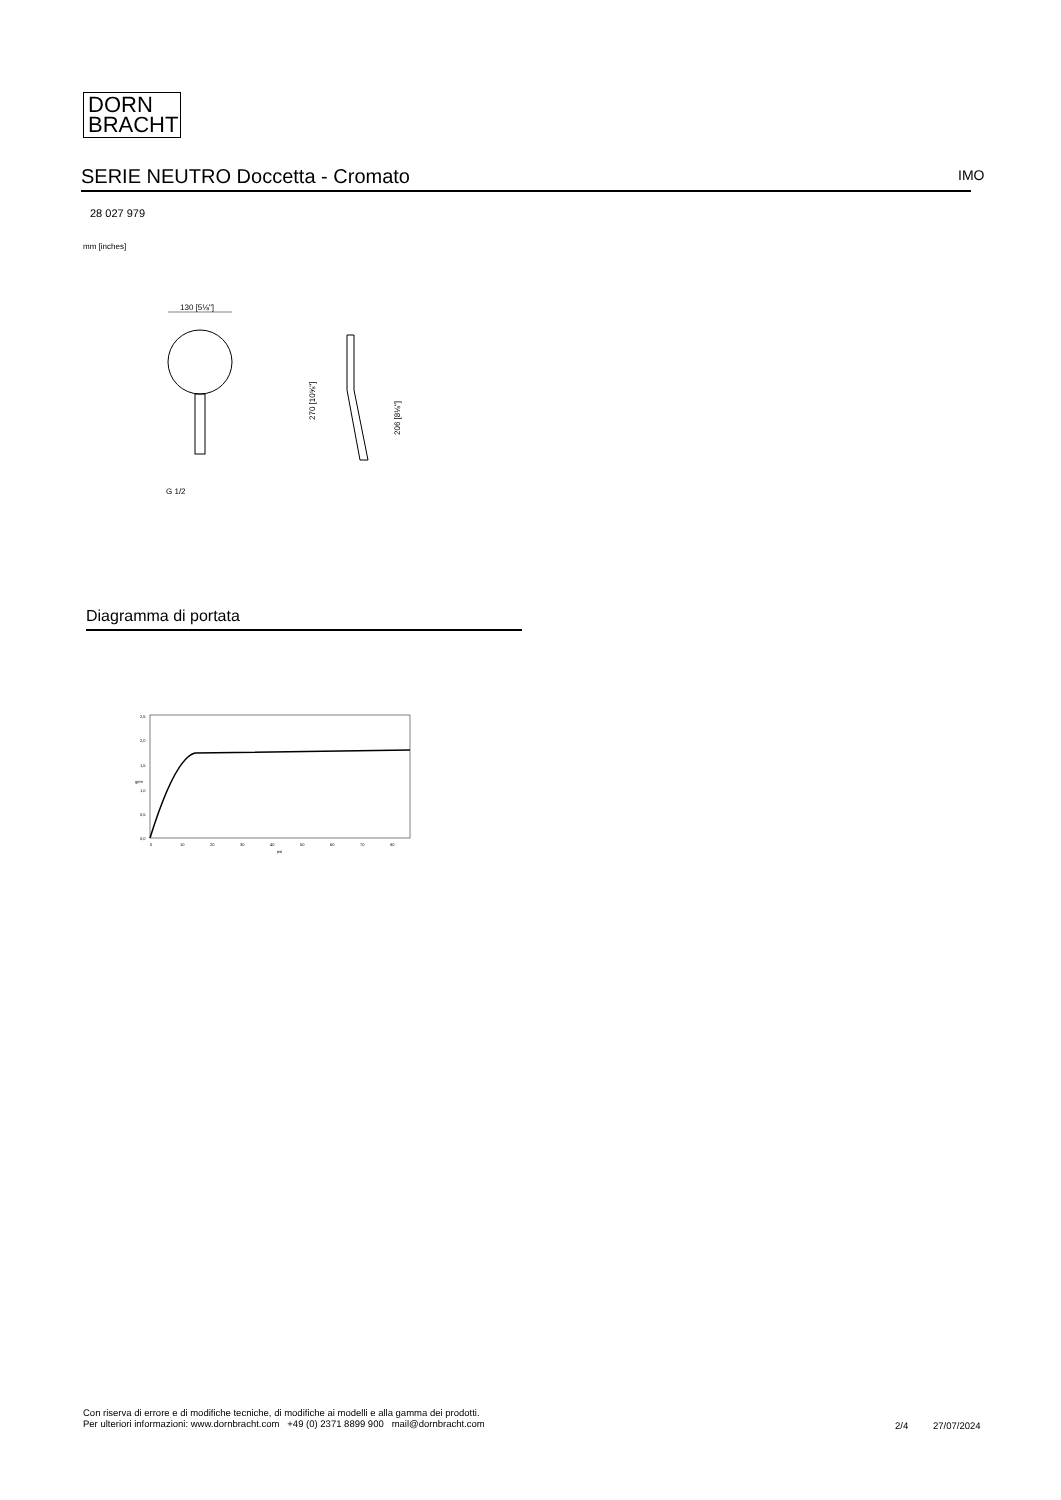DORN
BRACHT
SERIE NEUTRO Doccetta - Cromato IMO
28 027 979
mm [inches]
130 [5⅛"]
G 1/2
270 [10⅝"]
206 [8⅛"]
Diagramma di portata
2,5
2,0
1,5
1,0
0,5
0,0
gpm
0
10
20
30
40
50
60
70
80
psi
Con riserva di errore e di modifiche tecniche, di modifiche ai modelli e alla gamma dei prodotti.
Per ulteriori informazioni: www.dornbracht.com +49 (0) 2371 8899 900 mail@dornbracht.com
2/4 27/07/2024